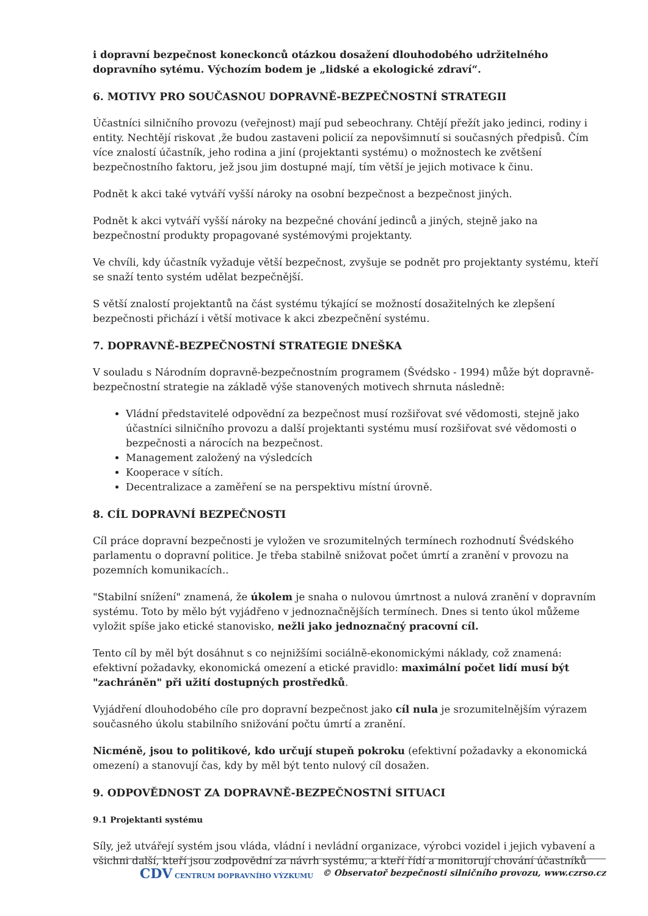i dopravní bezpečnost koneckonců otázkou dosažení dlouhodobého udržitelného dopravního sytému. Výchozím bodem je „lidské a ekologické zdraví“.
6. MOTIVY PRO SOUČASNOU DOPRAVNĚ-BEZPEČNOSTNÍ STRATEGII
Účastníci silničního provozu (veřejnost) mají pud sebeochrany. Chtějí přežít jako jedinci, rodiny i entity. Nechtějí riskovat ,že budou zastaveni policií za nepovšimnutí si současných předpisů. Čím více znalostí účastník, jeho rodina a jiní (projektanti systému) o možnostech ke zvětšení bezpečnostního faktoru, jež jsou jim dostupné mají, tím větší je jejich motivace k činu.
Podnět k akci také vytváří vyšší nároky na osobní bezpečnost a bezpečnost jiných.
Podnět k akci vytváří vyšší nároky na bezpečné chování jedinců a jiných, stejně jako na bezpečnostní produkty propagované systémovými projektanty.
Ve chvíli, kdy účastník vyžaduje větší bezpečnost, zvyšuje se podnět pro projektanty systému, kteří se snaží tento systém udělat bezpečnější.
S větší znalostí projektantů na část systému týkající se možností dosažitelných ke zlepšení bezpečnosti přichází i větší motivace k akci zbezpečnění systému.
7. DOPRAVNĚ-BEZPEČNOSTNÍ STRATEGIE DNEŠKA
V souladu s Národním dopravně-bezpečnostním programem (Švédsko - 1994) může být dopravně-bezpečnostní strategie na základě výše stanovených motivech shrnuta následně:
Vládní představitelé odpovědní za bezpečnost musí rozšiřovat své vědomosti, stejně jako účastníci silničního provozu a další projektanti systému musí rozšiřovat své vědomosti o bezpečnosti a nárocích na bezpečnost.
Management založený na výsledcích
Kooperace v sítích.
Decentralizace a zaměření se na perspektivu místní úrovně.
8. CÍL DOPRAVNÍ BEZPEČNOSTI
Cíl práce dopravní bezpečnosti je vyložen ve srozumitelných termínech rozhodnutí Švédského parlamentu o dopravní politice. Je třeba stabilně snižovat počet úmrtí a zranění v provozu na pozemních komunikacích..
"Stabilní snížení" znamená, že úkolem je snaha o nulovou úmrtnost a nulová zranění v dopravním systému. Toto by mělo být vyjádřeno v jednoznačnějších termínech. Dnes si tento úkol můžeme vyložit spíše jako etické stanovisko, nežli jako jednoznačný pracovní cíl.
Tento cíl by měl být dosáhnut s co nejnižšími sociálně-ekonomickými náklady, což znamená: efektivní požadavky, ekonomická omezení a etické pravidlo: maximální počet lidí musí být "zachráněn" při užití dostupných prostředků.
Vyjádření dlouhodobého cíle pro dopravní bezpečnost jako cíl nula je srozumitelnějším výrazem současného úkolu stabilního snižování počtu úmrtí a zranění.
Nicméně, jsou to politikové, kdo určují stupeň pokroku (efektivní požadavky a ekonomická omezení) a stanovují čas, kdy by měl být tento nulový cíl dosažen.
9. ODPOVĚDNOST ZA DOPRAVNĚ-BEZPEČNOSTNÍ SITUACI
9.1 Projektanti systému
Síly, jež utvářejí systém jsou vláda, vládní i nevládní organizace, výrobci vozidel i jejich vybavení a všichni další, kteří jsou zodpovědní za návrh systému, a kteří řídí a monitorují chování účastníků
CDV CENTRUM DOPRAVNÍHO VÝZKUMU © Observatoř bezpečnosti silničního provozu, www.czrso.cz